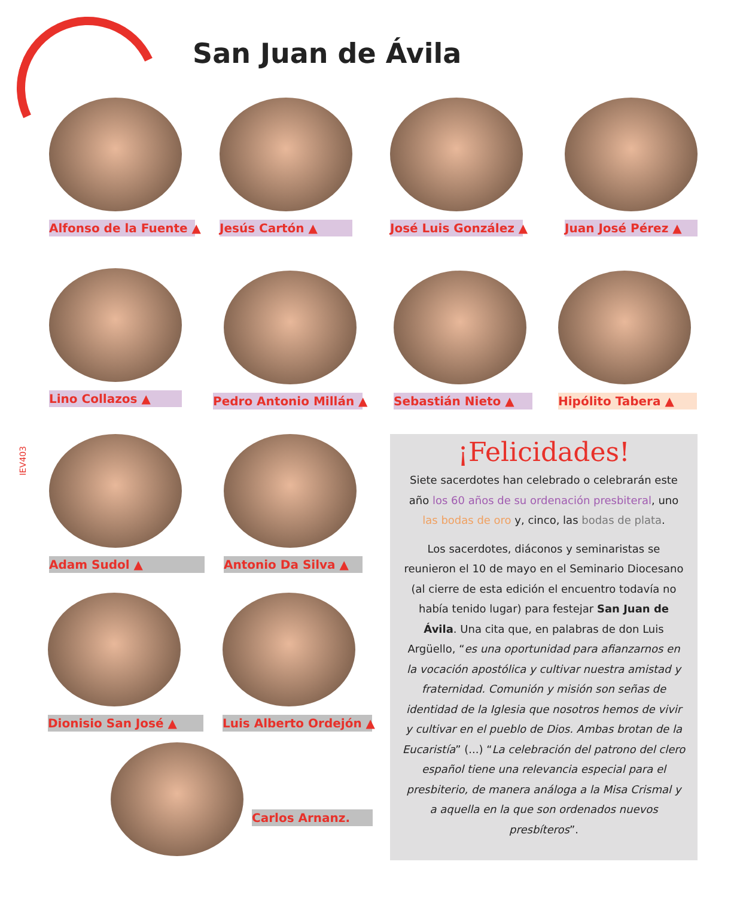San Juan de Ávila
IEV403
Alfonso de la Fuente ▲ Jesús Cartón ▲ José Luis González ▲ Juan José Pérez ▲
Lino Collazos ▲ Pedro Antonio Millán ▲ Sebastián Nieto ▲ Hipólito Tabera ▲
Adam Sudol ▲ Antonio Da Silva ▲
Dionisio San José ▲ Luis Alberto Ordejón ▲
Carlos Arnanz.
¡Felicidades!
Siete sacerdotes han celebrado o celebrarán este año los 60 años de su ordenación presbiteral, uno las bodas de oro y, cinco, las bodas de plata.
Los sacerdotes, diáconos y seminaristas se reunieron el 10 de mayo en el Seminario Diocesano (al cierre de esta edición el encuentro todavía no había tenido lugar) para festejar San Juan de Ávila. Una cita que, en palabras de don Luis Argüello, “es una oportunidad para afianzarnos en la vocación apostólica y cultivar nuestra amistad y fraternidad. Comunión y misión son señas de identidad de la Iglesia que nosotros hemos de vivir y cultivar en el pueblo de Dios. Ambas brotan de la Eucaristía” (...) “La celebración del patrono del clero español tiene una relevancia especial para el presbiterio, de manera análoga a la Misa Crismal y a aquella en la que son ordenados nuevos presbíteros”.